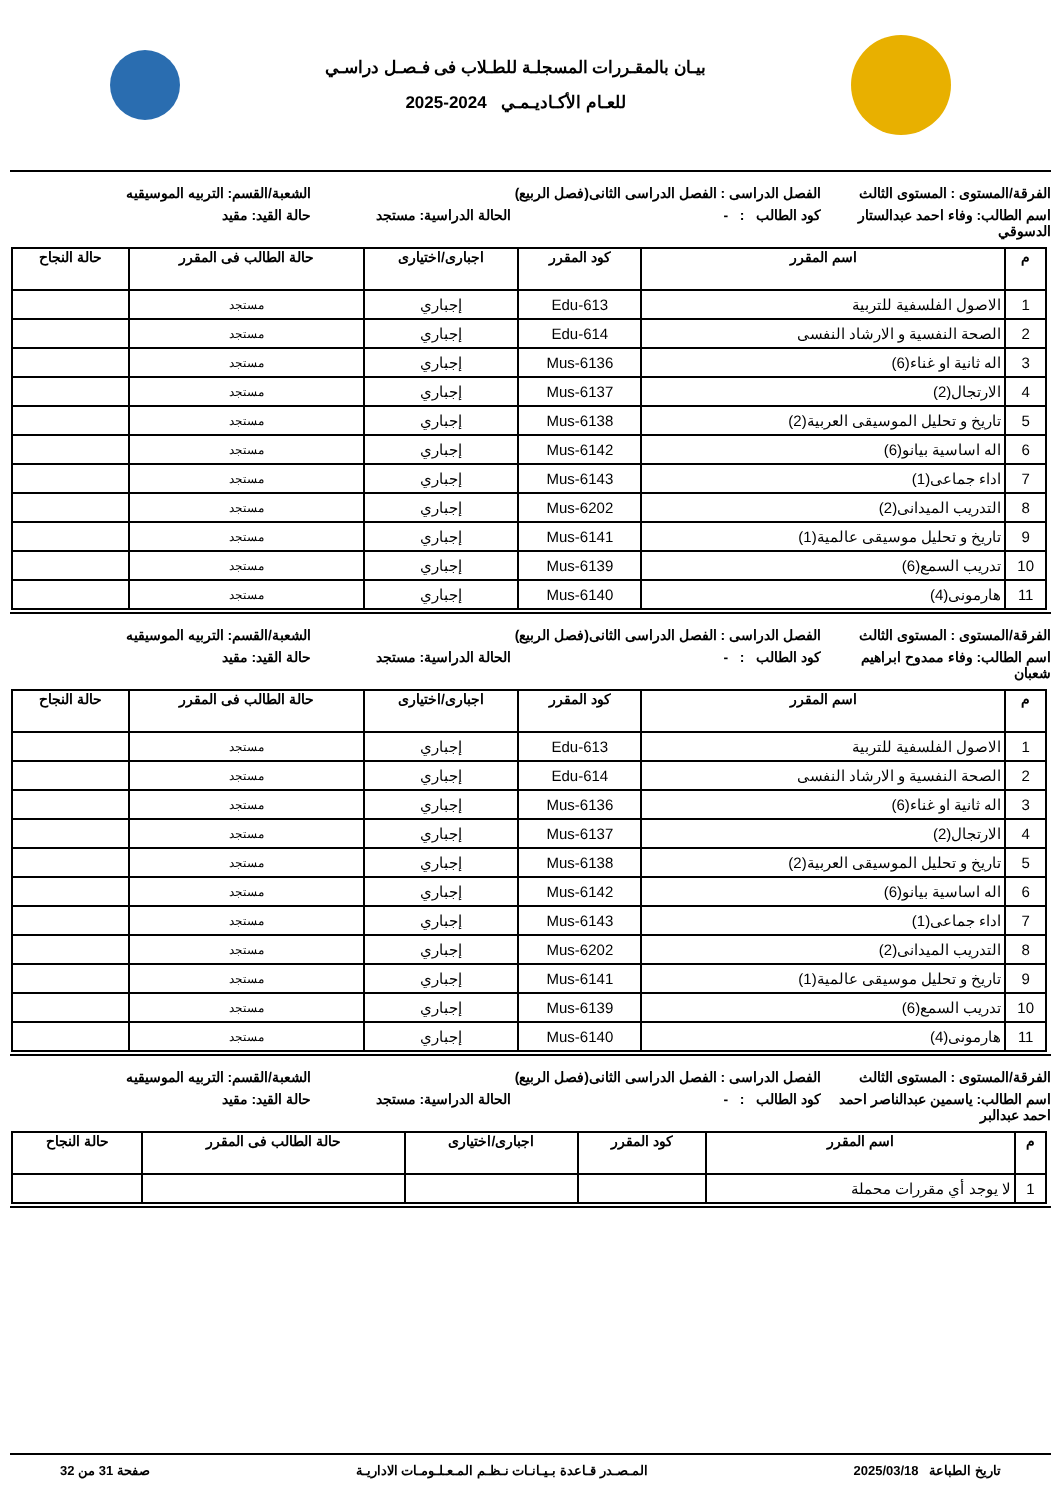بيـان بالمقـررات المسجلـة للطـلاب فى فـصـل دراسـي
للعـام الأكـاديـمـي 2024-2025
الفرقة/المستوى : المستوى الثالث
الفصل الدراسى : الفصل الدراسى الثانى(فصل الربيع)
الشعبة/القسم: التربيه الموسيقيه
اسم الطالب: وفاء احمد عبدالستار الدسوقي
كود الطالب : -
الحالة الدراسية: مستجد
حالة القيد: مقيد
| م | اسم المقرر | كود المقرر | اجبارى/اختيارى | حالة الطالب فى المقرر | حالة النجاح |
| --- | --- | --- | --- | --- | --- |
| 1 | الاصول الفلسفية للتربية | Edu-613 | إجباري | مستجد | |
| 2 | الصحة النفسية و الارشاد النفسى | Edu-614 | إجباري | مستجد | |
| 3 | اله ثانية او غناء(6) | Mus-6136 | إجباري | مستجد | |
| 4 | الارتجال(2) | Mus-6137 | إجباري | مستجد | |
| 5 | تاريخ و تحليل الموسيقى العربية(2) | Mus-6138 | إجباري | مستجد | |
| 6 | اله اساسية بيانو(6) | Mus-6142 | إجباري | مستجد | |
| 7 | اداء جماعى(1) | Mus-6143 | إجباري | مستجد | |
| 8 | التدريب الميدانى(2) | Mus-6202 | إجباري | مستجد | |
| 9 | تاريخ و تحليل موسيقى عالمية(1) | Mus-6141 | إجباري | مستجد | |
| 10 | تدريب السمع(6) | Mus-6139 | إجباري | مستجد | |
| 11 | هارمونى(4) | Mus-6140 | إجباري | مستجد | |
الفرقة/المستوى : المستوى الثالث
الفصل الدراسى : الفصل الدراسى الثانى(فصل الربيع)
الشعبة/القسم: التربيه الموسيقيه
اسم الطالب: وفاء ممدوح ابراهيم شعبان
كود الطالب : -
الحالة الدراسية: مستجد
حالة القيد: مقيد
| م | اسم المقرر | كود المقرر | اجبارى/اختيارى | حالة الطالب فى المقرر | حالة النجاح |
| --- | --- | --- | --- | --- | --- |
| 1 | الاصول الفلسفية للتربية | Edu-613 | إجباري | مستجد | |
| 2 | الصحة النفسية و الارشاد النفسى | Edu-614 | إجباري | مستجد | |
| 3 | اله ثانية او غناء(6) | Mus-6136 | إجباري | مستجد | |
| 4 | الارتجال(2) | Mus-6137 | إجباري | مستجد | |
| 5 | تاريخ و تحليل الموسيقى العربية(2) | Mus-6138 | إجباري | مستجد | |
| 6 | اله اساسية بيانو(6) | Mus-6142 | إجباري | مستجد | |
| 7 | اداء جماعى(1) | Mus-6143 | إجباري | مستجد | |
| 8 | التدريب الميدانى(2) | Mus-6202 | إجباري | مستجد | |
| 9 | تاريخ و تحليل موسيقى عالمية(1) | Mus-6141 | إجباري | مستجد | |
| 10 | تدريب السمع(6) | Mus-6139 | إجباري | مستجد | |
| 11 | هارمونى(4) | Mus-6140 | إجباري | مستجد | |
الفرقة/المستوى : المستوى الثالث
الفصل الدراسى : الفصل الدراسى الثانى(فصل الربيع)
الشعبة/القسم: التربيه الموسيقيه
اسم الطالب: ياسمين عبدالناصر احمد احمد عبدالبر
كود الطالب : -
الحالة الدراسية: مستجد
حالة القيد: مقيد
| م | اسم المقرر | كود المقرر | اجبارى/اختيارى | حالة الطالب فى المقرر | حالة النجاح |
| --- | --- | --- | --- | --- | --- |
| 1 | لا يوجد أي مقررات محملة | | | | |
تاريخ الطباعة 2025/03/18 المـصـدر قـاعدة بـيـانـات نـظـم المـعـلـومـات الاداريـة صفحة 31 من 32